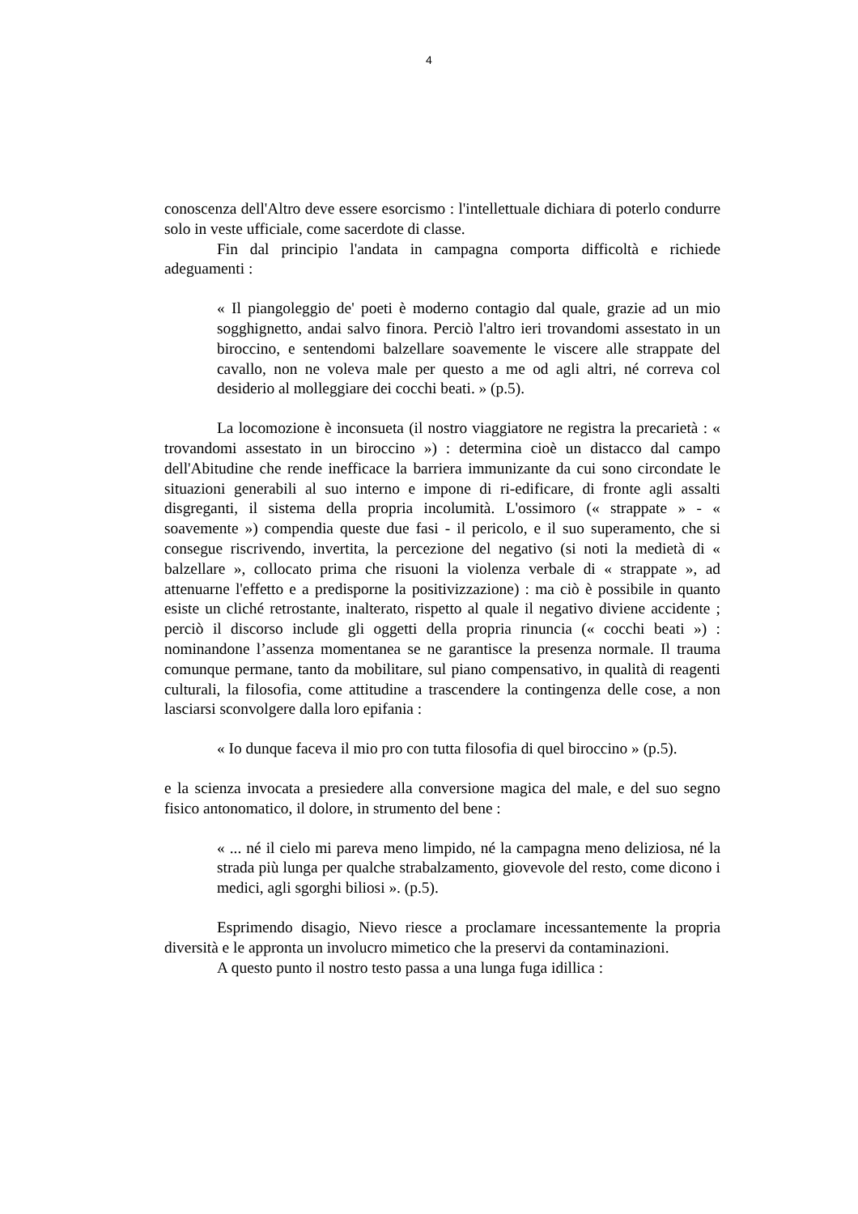4
conoscenza dell'Altro deve essere esorcismo : l'intellettuale dichiara di poterlo condurre solo in veste ufficiale, come sacerdote di classe.
Fin dal principio l'andata in campagna comporta difficoltà e richiede adeguamenti :
« Il piangoleggio de' poeti è moderno contagio dal quale, grazie ad un mio sogghignetto, andai salvo finora. Perciò l'altro ieri trovandomi assestato in un biroccino, e sentendomi balzellare soavemente le viscere alle strappate del cavallo, non ne voleva male per questo a me od agli altri, né correva col desiderio al molleggiare dei cocchi beati. » (p.5).
La locomozione è inconsueta (il nostro viaggiatore ne registra la precarietà : « trovandomi assestato in un biroccino ») : determina cioè un distacco dal campo dell'Abitudine che rende inefficace la barriera immunizante da cui sono circondate le situazioni generabili al suo interno e impone di ri-edificare, di fronte agli assalti disgreganti, il sistema della propria incolumità. L'ossimoro (« strappate » - « soavemente ») compendia queste due fasi - il pericolo, e il suo superamento, che si consegue riscrivendo, invertita, la percezione del negativo (si noti la medietà di « balzellare », collocato prima che risuoni la violenza verbale di « strappate », ad attenuarne l'effetto e a predisporne la positivizzazione) : ma ciò è possibile in quanto esiste un cliché retrostante, inalterato, rispetto al quale il negativo diviene accidente ; perciò il discorso include gli oggetti della propria rinuncia (« cocchi beati ») : nominandone l’assenza momentanea se ne garantisce la presenza normale. Il trauma comunque permane, tanto da mobilitare, sul piano compensativo, in qualità di reagenti culturali, la filosofia, come attitudine a trascendere la contingenza delle cose, a non lasciarsi sconvolgere dalla loro epifania :
« Io dunque faceva il mio pro con tutta filosofia di quel biroccino » (p.5).
e la scienza invocata a presiedere alla conversione magica del male, e del suo segno fisico antonomatico, il dolore, in strumento del bene :
« ... né il cielo mi pareva meno limpido, né la campagna meno deliziosa, né la strada più lunga per qualche strabalzamento, giovevole del resto, come dicono i medici, agli sgorghi biliosi ». (p.5).
Esprimendo disagio, Nievo riesce a proclamare incessantemente la propria diversità e le appronta un involucro mimetico che la preservi da contaminazioni.
A questo punto il nostro testo passa a una lunga fuga idillica :